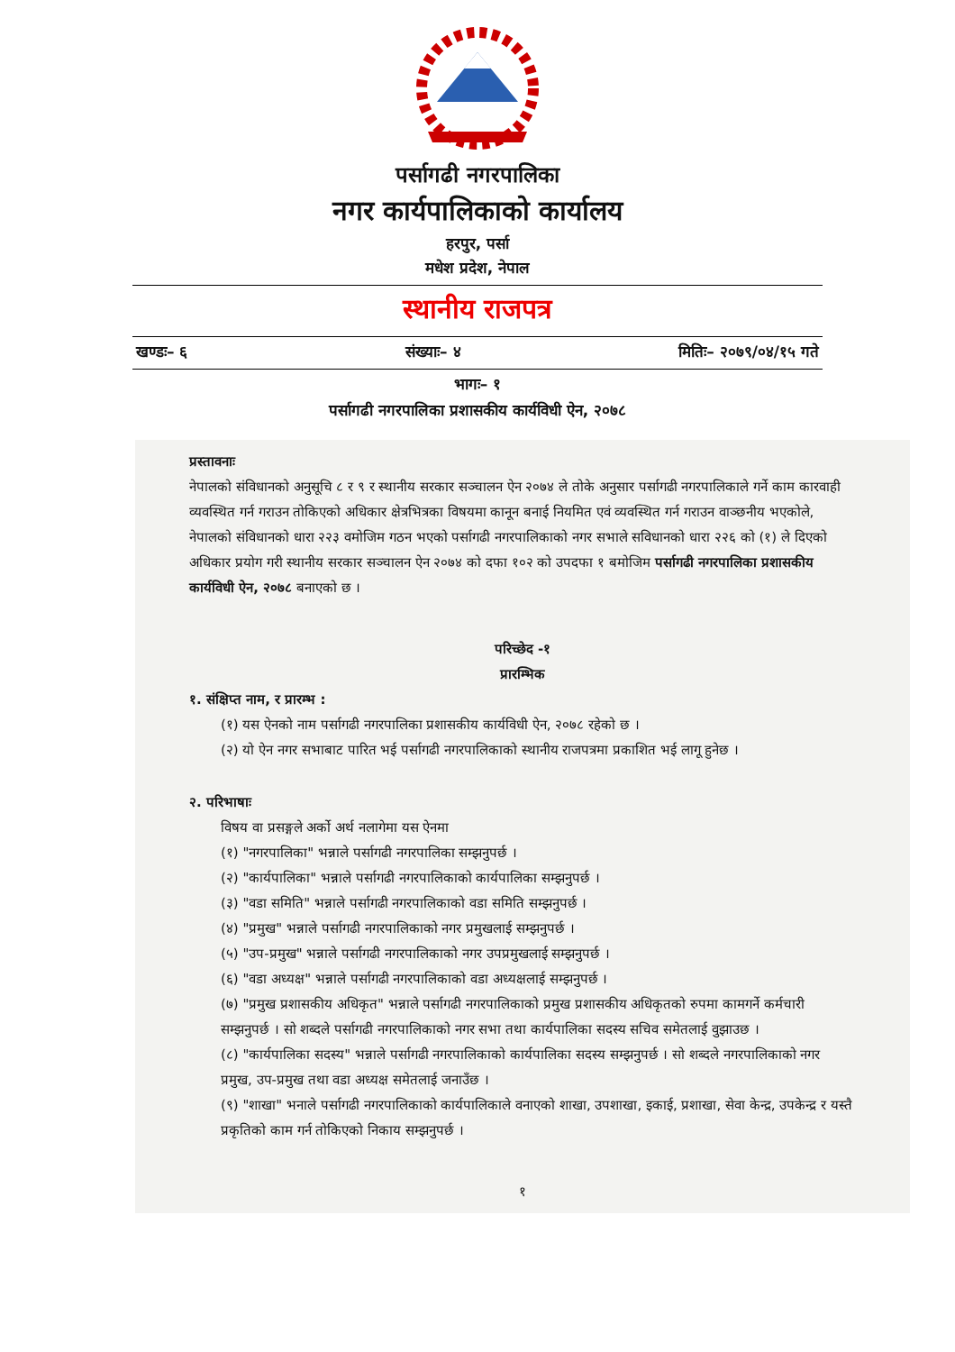पर्सागढी नगरपालिका
नगर कार्यपालिकाको कार्यालय
हरपुर, पर्सा
मधेश प्रदेश, नेपाल
स्थानीय राजपत्र
खण्डः– ६ संख्याः– ४ मितिः– २०७९/०४/१५ गते
भागः– १
पर्सागढी नगरपालिका प्रशासकीय कार्यविधी ऐन, २०७८
प्रस्तावनाः
नेपालको संविधानको अनुसूचि ८ र ९ र स्थानीय सरकार सञ्चालन ऐन २०७४ ले तोके अनुसार पर्सागढी नगरपालिकाले गर्ने काम कारवाही व्यवस्थित गर्न गराउन तोकिएको अधिकार क्षेत्रभित्रका विषयमा कानून बनाई नियमित एवं व्यवस्थित गर्न गराउन वाञ्छनीय भएकोले,
नेपालको संविधानको धारा २२३ वमोजिम गठन भएको पर्सागढी नगरपालिकाको नगर सभाले सविधानको धारा २२६ को (१) ले दिएको अधिकार प्रयोग गरी स्थानीय सरकार सञ्चालन ऐन २०७४ को दफा १०२ को उपदफा १ बमोजिम पर्सागढी नगरपालिका प्रशासकीय कार्यविधी ऐन, २०७८ बनाएको छ ।
परिच्छेद -१
प्रारम्भिक
१. संक्षिप्त नाम, र प्रारम्भ :
(१) यस ऐनको नाम पर्सागढी नगरपालिका प्रशासकीय कार्यविधी ऐन, २०७८ रहेको छ ।
(२) यो ऐन नगर सभाबाट पारित भई पर्सागढी नगरपालिकाको स्थानीय राजपत्रमा प्रकाशित भई लागू हुनेछ ।
२. परिभाषाः
विषय वा प्रसङ्गले अर्को अर्थ नलागेमा यस ऐनमा
(१) "नगरपालिका" भन्नाले पर्सागढी नगरपालिका सम्झनुपर्छ ।
(२) "कार्यपालिका" भन्नाले पर्सागढी नगरपालिकाको कार्यपालिका सम्झनुपर्छ ।
(३) "वडा समिति" भन्नाले पर्सागढी नगरपालिकाको वडा समिति सम्झनुपर्छ ।
(४) "प्रमुख" भन्नाले पर्सागढी नगरपालिकाको नगर प्रमुखलाई सम्झनुपर्छ ।
(५) "उप-प्रमुख" भन्नाले पर्सागढी नगरपालिकाको नगर उपप्रमुखलाई सम्झनुपर्छ ।
(६) "वडा अध्यक्ष" भन्नाले पर्सागढी नगरपालिकाको वडा अध्यक्षलाई सम्झनुपर्छ ।
(७) "प्रमुख प्रशासकीय अधिकृत" भन्नाले पर्सागढी नगरपालिकाको प्रमुख प्रशासकीय अधिकृतको रुपमा कामगर्ने कर्मचारी सम्झनुपर्छ । सो शब्दले पर्सागढी नगरपालिकाको नगर सभा तथा कार्यपालिका सदस्य सचिव समेतलाई वुझाउछ ।
(८) "कार्यपालिका सदस्य" भन्नाले पर्सागढी नगरपालिकाको कार्यपालिका सदस्य सम्झनुपर्छ । सो शब्दले नगरपालिकाको नगर प्रमुख, उप-प्रमुख तथा वडा अध्यक्ष समेतलाई जनाउँछ ।
(९) "शाखा" भनाले पर्सागढी नगरपालिकाको कार्यपालिकाले वनाएको शाखा, उपशाखा, इकाई, प्रशाखा, सेवा केन्द्र, उपकेन्द्र र यस्तै प्रकृतिको काम गर्न तोकिएको निकाय सम्झनुपर्छ ।
१